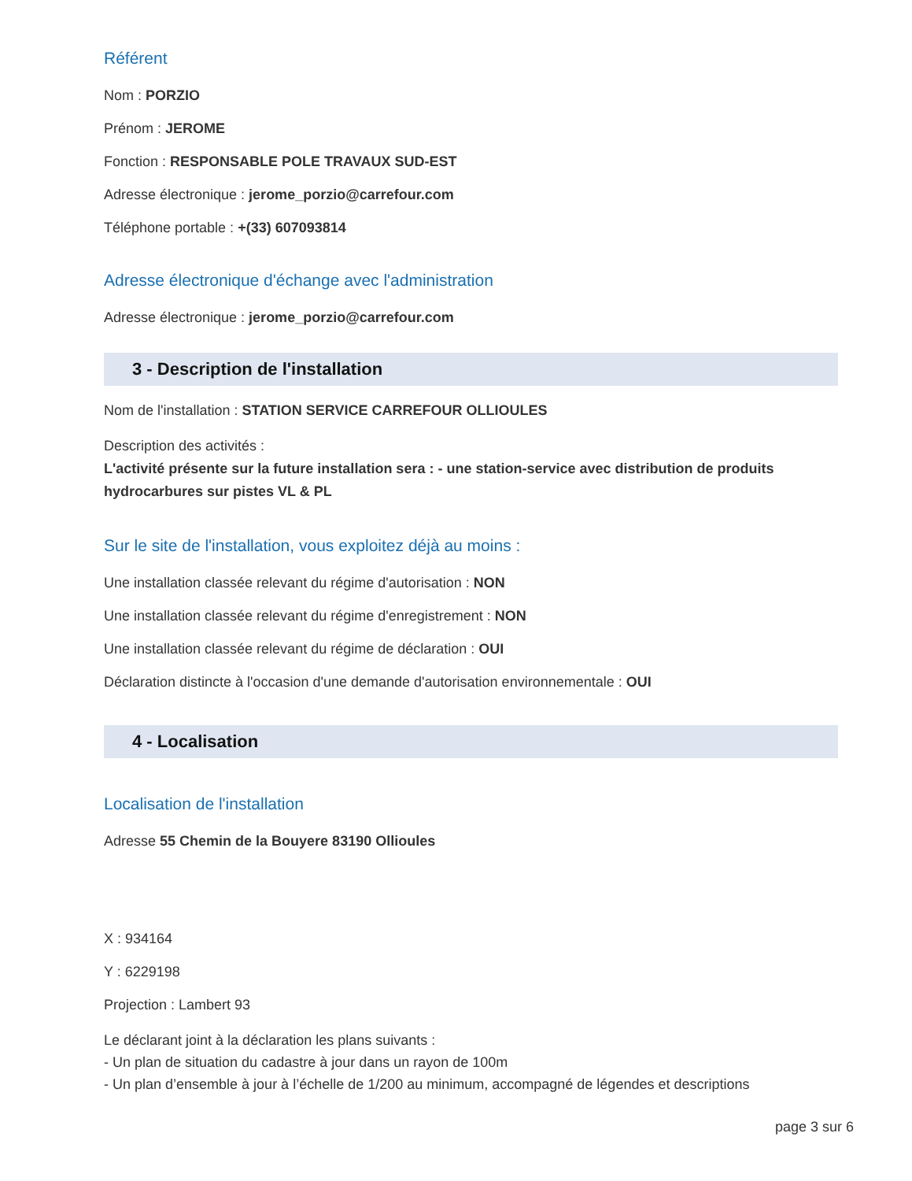Référent
Nom : PORZIO
Prénom : JEROME
Fonction : RESPONSABLE POLE TRAVAUX SUD-EST
Adresse électronique : jerome_porzio@carrefour.com
Téléphone portable : +(33) 607093814
Adresse électronique d'échange avec l'administration
Adresse électronique : jerome_porzio@carrefour.com
3 - Description de l'installation
Nom de l'installation : STATION SERVICE CARREFOUR OLLIOULES
Description des activités :
L'activité présente sur la future installation sera : - une station-service avec distribution de produits hydrocarbures sur pistes VL & PL
Sur le site de l'installation, vous exploitez déjà au moins :
Une installation classée relevant du régime d'autorisation : NON
Une installation classée relevant du régime d'enregistrement : NON
Une installation classée relevant du régime de déclaration : OUI
Déclaration distincte à l'occasion d'une demande d'autorisation environnementale : OUI
4 - Localisation
Localisation de l'installation
Adresse 55 Chemin de la Bouyere 83190 Ollioules
X : 934164
Y : 6229198
Projection : Lambert 93
Le déclarant joint à la déclaration les plans suivants :
- Un plan de situation du cadastre à jour dans un rayon de 100m
- Un plan d’ensemble à jour à l’échelle de 1/200 au minimum, accompagné de légendes et descriptions
page 3 sur 6